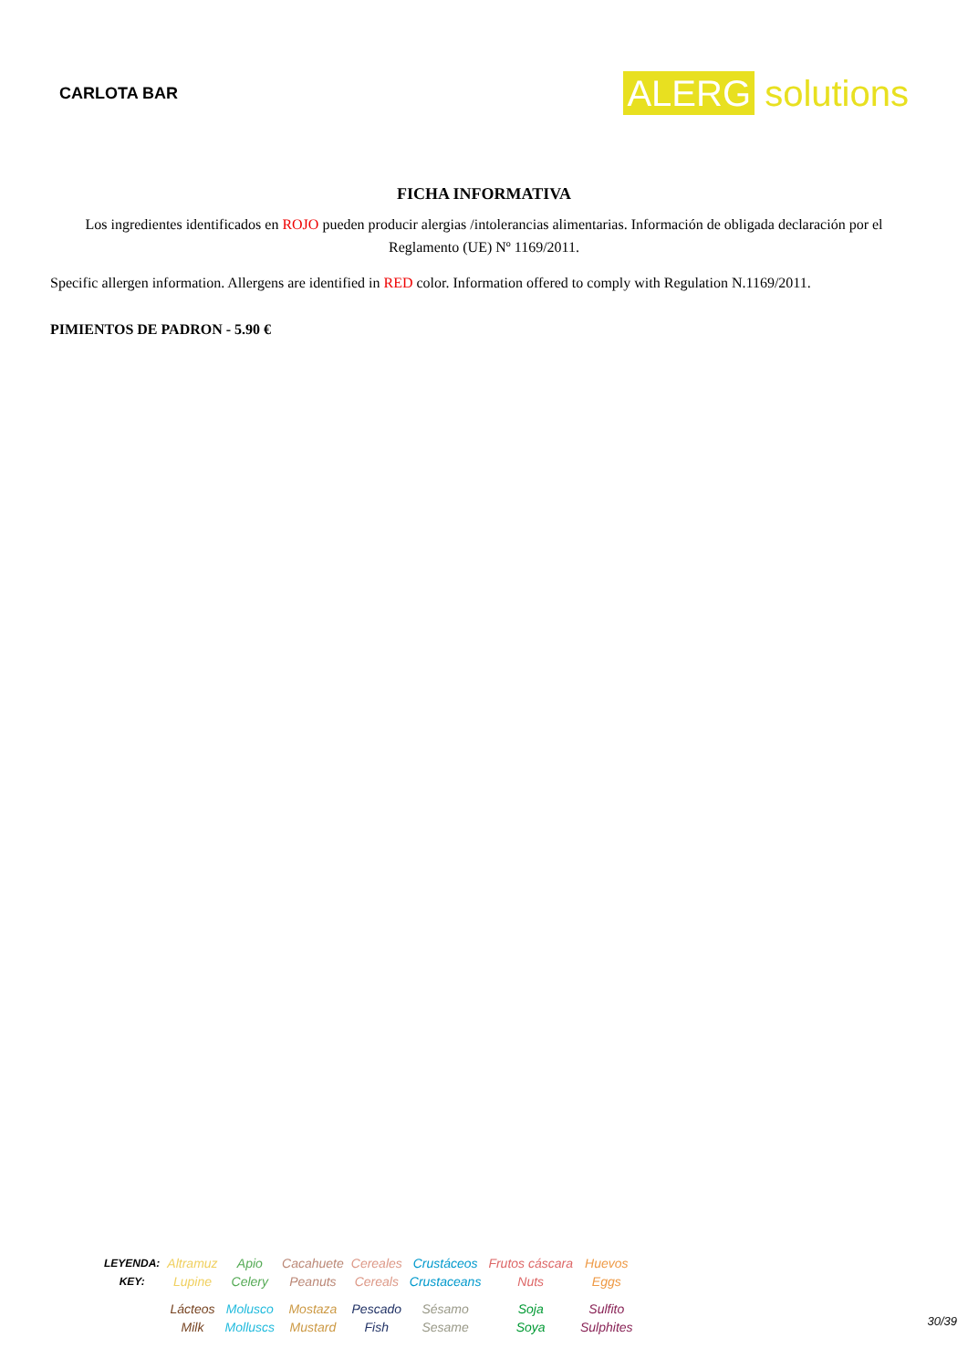CARLOTA BAR
ALERG solutions
FICHA INFORMATIVA
Los ingredientes identificados en ROJO pueden producir alergias /intolerancias alimentarias. Información de obligada declaración por el Reglamento (UE) Nº 1169/2011.
Specific allergen information. Allergens are identified in RED color. Information offered to comply with Regulation N.1169/2011.
PIMIENTOS DE PADRON - 5.90 €
| LEYENDA: | Altramuz | Apio | Cacahuete | Cereales | Crustáceos | Frutos cáscara | Huevos |
| KEY: | Lupine | Celery | Peanuts | Cereals | Crustaceans | Nuts | Eggs |
| | Lácteos | Molusco | Mostaza | Pescado | Sésamo | Soja | Sulfito |
| | Milk | Molluscs | Mustard | Fish | Sesame | Soya | Sulphites |
30/39